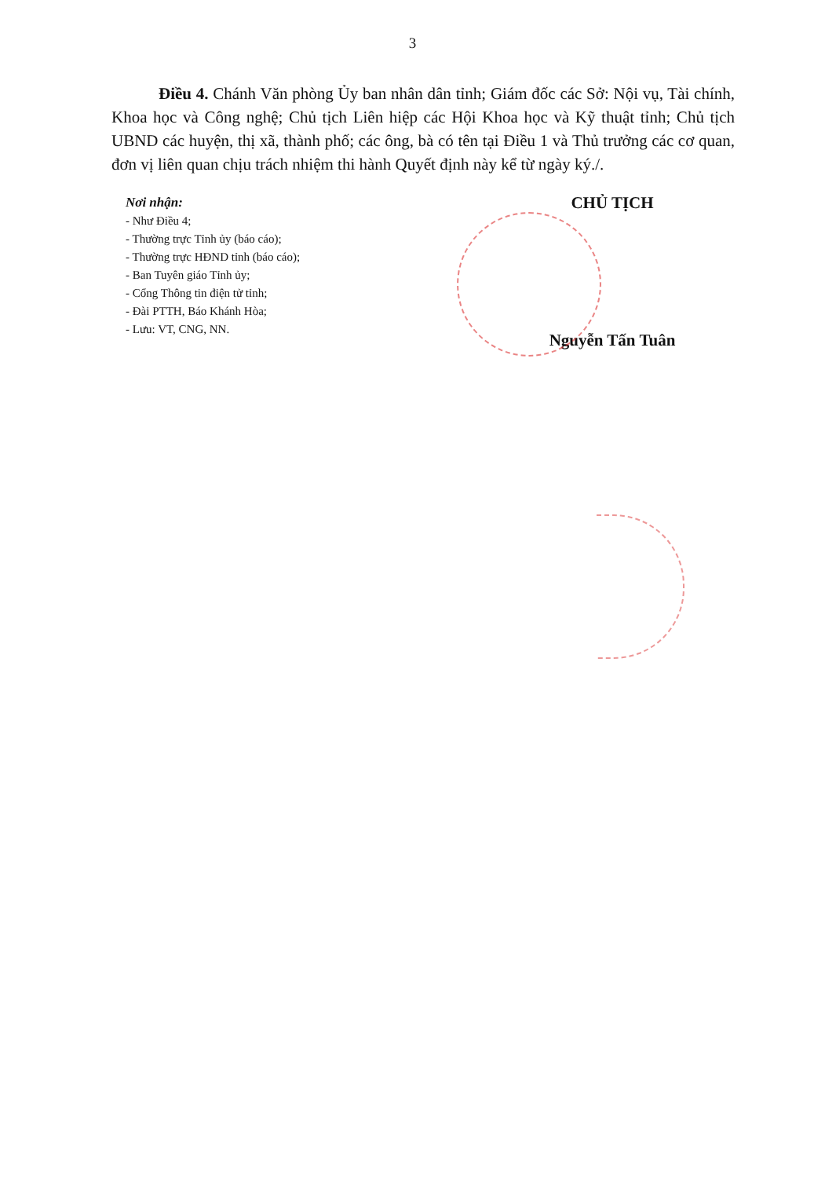3
Điều 4. Chánh Văn phòng Ủy ban nhân dân tỉnh; Giám đốc các Sở: Nội vụ, Tài chính, Khoa học và Công nghệ; Chủ tịch Liên hiệp các Hội Khoa học và Kỹ thuật tỉnh; Chủ tịch UBND các huyện, thị xã, thành phố; các ông, bà có tên tại Điều 1 và Thủ trưởng các cơ quan, đơn vị liên quan chịu trách nhiệm thi hành Quyết định này kể từ ngày ký./.
Nơi nhận:
- Như Điều 4;
- Thường trực Tỉnh ủy (báo cáo);
- Thường trực HĐND tỉnh (báo cáo);
- Ban Tuyên giáo Tỉnh ủy;
- Cổng Thông tin điện tử tỉnh;
- Đài PTTH, Báo Khánh Hòa;
- Lưu: VT, CNG, NN.
CHỦ TỊCH
Nguyễn Tấn Tuân